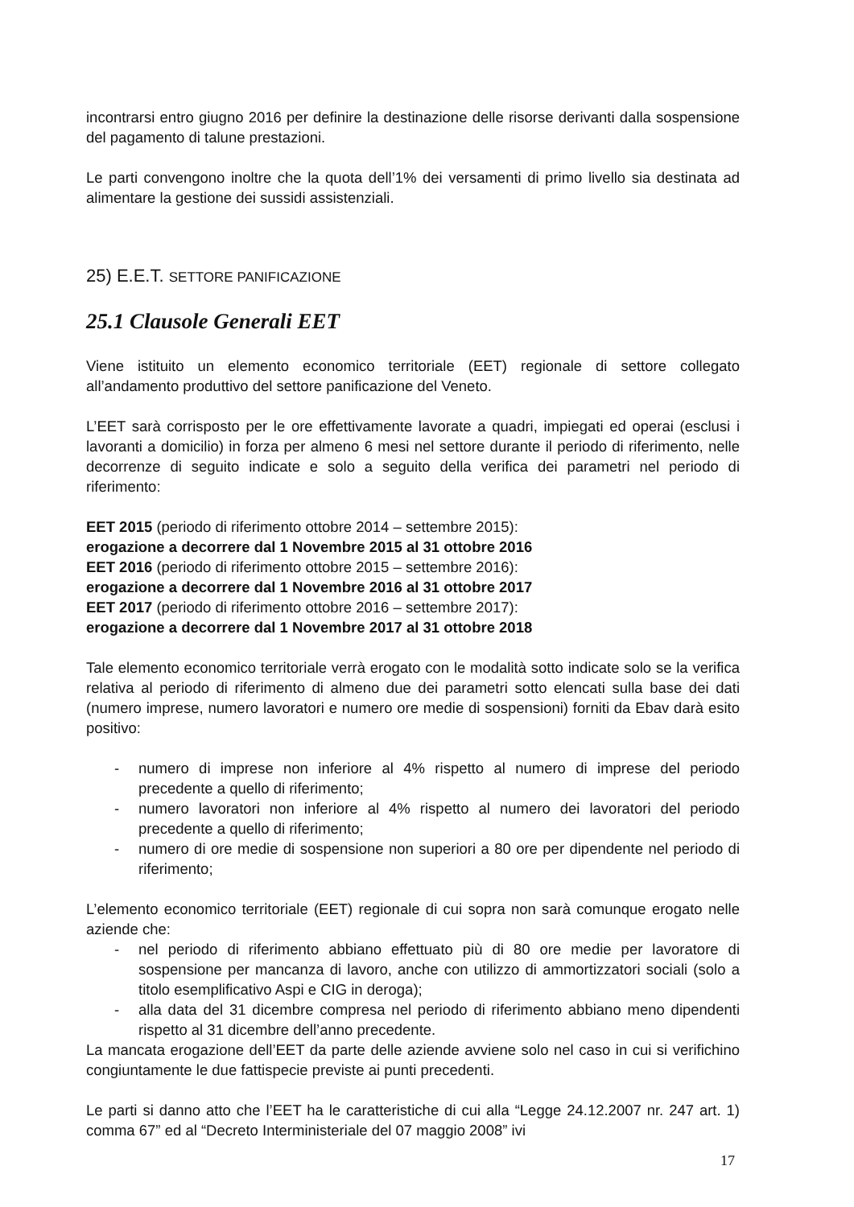incontrarsi entro giugno 2016 per definire la destinazione delle risorse derivanti dalla sospensione del pagamento di talune prestazioni.
Le parti convengono inoltre che la quota dell’1% dei versamenti di primo livello sia destinata ad alimentare la gestione dei sussidi assistenziali.
25) E.E.T. SETTORE PANIFICAZIONE
25.1 Clausole Generali EET
Viene istituito un elemento economico territoriale (EET) regionale di settore collegato all’andamento produttivo del settore panificazione del Veneto.
L’EET sarà corrisposto per le ore effettivamente lavorate a quadri, impiegati ed operai (esclusi i lavoranti a domicilio) in forza per almeno 6 mesi nel settore durante il periodo di riferimento, nelle decorrenze di seguito indicate e solo a seguito della verifica dei parametri nel periodo di riferimento:
EET 2015 (periodo di riferimento ottobre 2014 – settembre 2015):
erogazione a decorrere dal 1 Novembre 2015 al 31 ottobre 2016
EET 2016 (periodo di riferimento ottobre 2015 – settembre 2016):
erogazione a decorrere dal 1 Novembre 2016 al 31 ottobre 2017
EET 2017 (periodo di riferimento ottobre 2016 – settembre 2017):
erogazione a decorrere dal 1 Novembre 2017 al 31 ottobre 2018
Tale elemento economico territoriale verrà erogato con le modalità sotto indicate solo se la verifica relativa al periodo di riferimento di almeno due dei parametri sotto elencati sulla base dei dati (numero imprese, numero lavoratori e numero ore medie di sospensioni) forniti da Ebav darà esito positivo:
- numero di imprese non inferiore al 4% rispetto al numero di imprese del periodo precedente a quello di riferimento;
- numero lavoratori non inferiore al 4% rispetto al numero dei lavoratori del periodo precedente a quello di riferimento;
- numero di ore medie di sospensione non superiori a 80 ore per dipendente nel periodo di riferimento;
L’elemento economico territoriale (EET) regionale di cui sopra non sarà comunque erogato nelle aziende che:
- nel periodo di riferimento abbiano effettuato più di 80 ore medie per lavoratore di sospensione per mancanza di lavoro, anche con utilizzo di ammortizzatori sociali (solo a titolo esemplificativo Aspi e CIG in deroga);
- alla data del 31 dicembre compresa nel periodo di riferimento abbiano meno dipendenti rispetto al 31 dicembre dell’anno precedente.
La mancata erogazione dell’EET da parte delle aziende avviene solo nel caso in cui si verifichino congiuntamente le due fattispecie previste ai punti precedenti.
Le parti si danno atto che l’EET ha le caratteristiche di cui alla “Legge 24.12.2007 nr. 247 art. 1) comma 67” ed al “Decreto Interministeriale del 07 maggio 2008” ivi
17